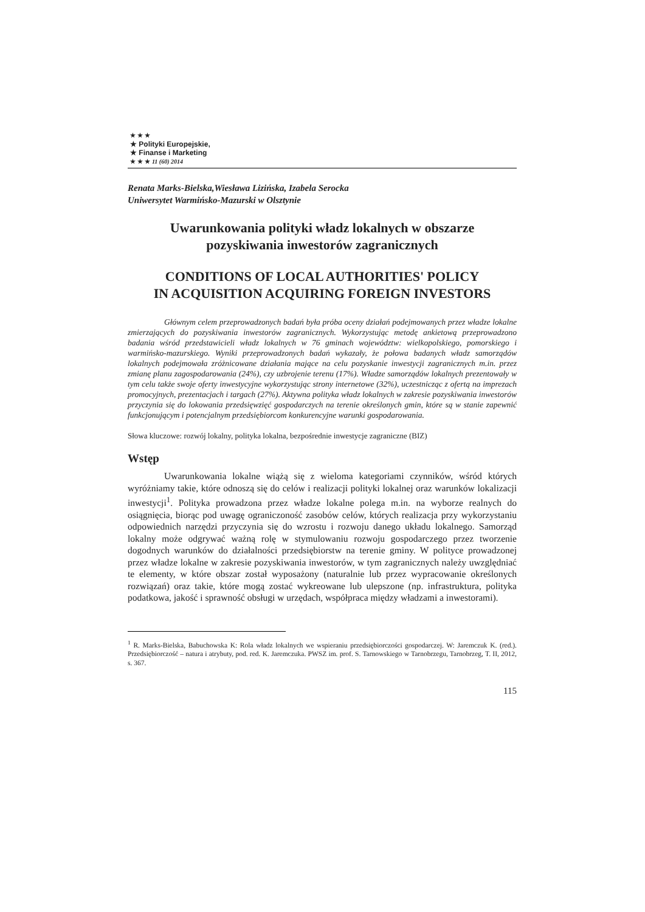★ ★ ★
★ Polityki Europejskie,
★ Finanse i Marketing
★ ★ ★ 11 (60) 2014
Renata Marks-Bielska,Wiesława Lizińska, Izabela Serocka
Uniwersytet Warmińsko-Mazurski w Olsztynie
Uwarunkowania polityki władz lokalnych w obszarze
pozyskiwania inwestorów zagranicznych
CONDITIONS OF LOCAL AUTHORITIES' POLICY
IN ACQUISITION ACQUIRING FOREIGN INVESTORS
Głównym celem przeprowadzonych badań była próba oceny działań podejmowanych przez władze lokalne zmierzających do pozyskiwania inwestorów zagranicznych. Wykorzystując metodę ankietową przeprowadzono badania wśród przedstawicieli władz lokalnych w 76 gminach województw: wielkopolskiego, pomorskiego i warmińsko-mazurskiego. Wyniki przeprowadzonych badań wykazały, że połowa badanych władz samorządów lokalnych podejmowała zróżnicowane działania mające na celu pozyskanie inwestycji zagranicznych m.in. przez zmianę planu zagospodarowania (24%), czy uzbrojenie terenu (17%). Władze samorządów lokalnych prezentowały w tym celu także swoje oferty inwestycyjne wykorzystując strony internetowe (32%), uczestnicząc z ofertą na imprezach promocyjnych, prezentacjach i targach (27%). Aktywna polityka władz lokalnych w zakresie pozyskiwania inwestorów przyczynia się do lokowania przedsięwzięć gospodarczych na terenie określonych gmin, które są w stanie zapewnić funkcjonującym i potencjalnym przedsiębiorcom konkurencyjne warunki gospodarowania.
Słowa kluczowe: rozwój lokalny, polityka lokalna, bezpośrednie inwestycje zagraniczne (BIZ)
Wstęp
Uwarunkowania lokalne wiążą się z wieloma kategoriami czynników, wśród których wyróżniamy takie, które odnoszą się do celów i realizacji polityki lokalnej oraz warunków lokalizacji inwestycji<sup>1</sup>. Polityka prowadzona przez władze lokalne polega m.in. na wyborze realnych do osiągnięcia, biorąc pod uwagę ograniczoność zasobów celów, których realizacja przy wykorzystaniu odpowiednich narzędzi przyczynia się do wzrostu i rozwoju danego układu lokalnego. Samorząd lokalny może odgrywać ważną rolę w stymulowaniu rozwoju gospodarczego przez tworzenie dogodnych warunków do działalności przedsiębiorstw na terenie gminy. W polityce prowadzonej przez władze lokalne w zakresie pozyskiwania inwestorów, w tym zagranicznych należy uwzględniać te elementy, w które obszar został wyposażony (naturalnie lub przez wypracowanie określonych rozwiązań) oraz takie, które mogą zostać wykreowane lub ulepszone (np. infrastruktura, polityka podatkowa, jakość i sprawność obsługi w urzędach, współpraca między władzami a inwestorami).
<sup>1</sup> R. Marks-Bielska, Babuchowska K: Rola władz lokalnych we wspieraniu przedsiębiorczości gospodarczej. W: Jaremczuk K. (red.). Przedsiębiorczość – natura i atrybuty, pod. red. K. Jaremczuka. PWSZ im. prof. S. Tarnowskiego w Tarnobrzegu, Tarnobrzeg, T. II, 2012, s. 367.
115